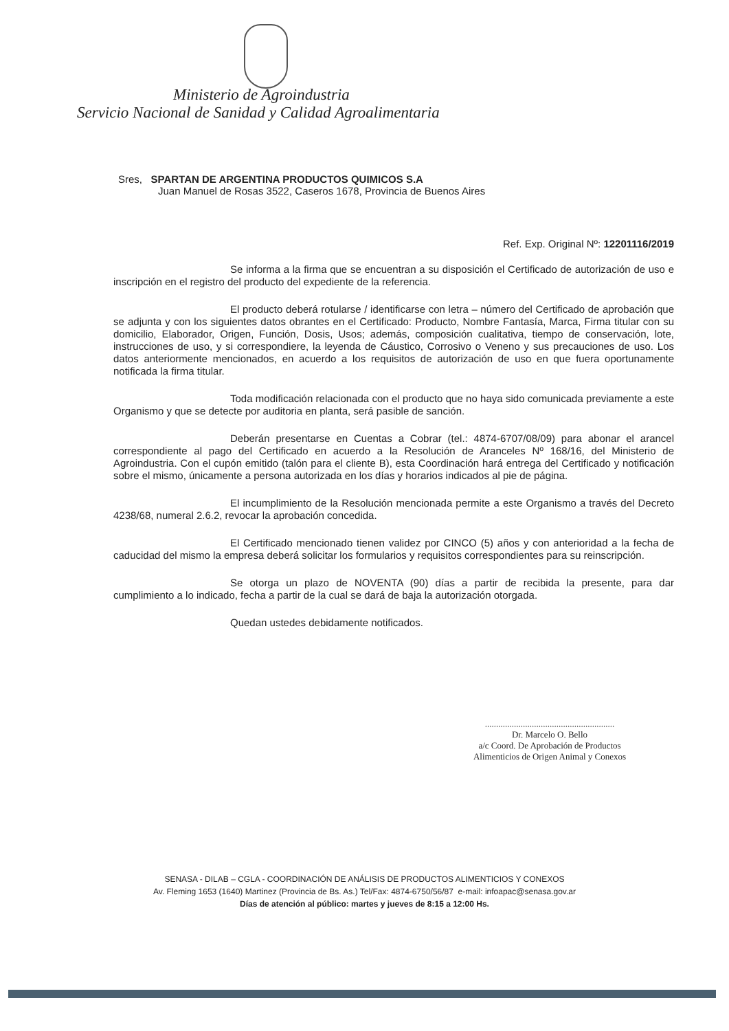Ministerio de Agroindustria
Servicio Nacional de Sanidad y Calidad Agroalimentaria
Sres, SPARTAN DE ARGENTINA PRODUCTOS QUIMICOS S.A
Juan Manuel de Rosas 3522, Caseros 1678, Provincia de Buenos Aires
Ref. Exp. Original Nº: 12201116/2019
Se informa a la firma que se encuentran a su disposición el Certificado de autorización de uso e inscripción en el registro del producto del expediente de la referencia.
El producto deberá rotularse / identificarse con letra – número del Certificado de aprobación que se adjunta y con los siguientes datos obrantes en el Certificado: Producto, Nombre Fantasía, Marca, Firma titular con su domicilio, Elaborador, Origen, Función, Dosis, Usos; además, composición cualitativa, tiempo de conservación, lote, instrucciones de uso, y si correspondiere, la leyenda de Cáustico, Corrosivo o Veneno y sus precauciones de uso. Los datos anteriormente mencionados, en acuerdo a los requisitos de autorización de uso en que fuera oportunamente notificada la firma titular.
Toda modificación relacionada con el producto que no haya sido comunicada previamente a este Organismo y que se detecte por auditoria en planta, será pasible de sanción.
Deberán presentarse en Cuentas a Cobrar (tel.: 4874-6707/08/09) para abonar el arancel correspondiente al pago del Certificado en acuerdo a la Resolución de Aranceles Nº 168/16, del Ministerio de Agroindustria. Con el cupón emitido (talón para el cliente B), esta Coordinación hará entrega del Certificado y notificación sobre el mismo, únicamente a persona autorizada en los días y horarios indicados al pie de página.
El incumplimiento de la Resolución mencionada permite a este Organismo a través del Decreto 4238/68, numeral 2.6.2, revocar la aprobación concedida.
El Certificado mencionado tienen validez por CINCO (5) años y con anterioridad a la fecha de caducidad del mismo la empresa deberá solicitar los formularios y requisitos correspondientes para su reinscripción.
Se otorga un plazo de NOVENTA (90) días a partir de recibida la presente, para dar cumplimiento a lo indicado, fecha a partir de la cual se dará de baja la autorización otorgada.
Quedan ustedes debidamente notificados.
..........................................................
Dr. Marcelo O. Bello
a/c Coord. De Aprobación de Productos
Alimenticios de Origen Animal y Conexos
SENASA - DILAB – CGLA - COORDINACIÓN DE ANÁLISIS DE PRODUCTOS ALIMENTICIOS Y CONEXOS
Av. Fleming 1653 (1640) Martinez (Provincia de Bs. As.) Tel/Fax: 4874-6750/56/87 e-mail: infoapac@senasa.gov.ar
Días de atención al público: martes y jueves de 8:15 a 12:00 Hs.